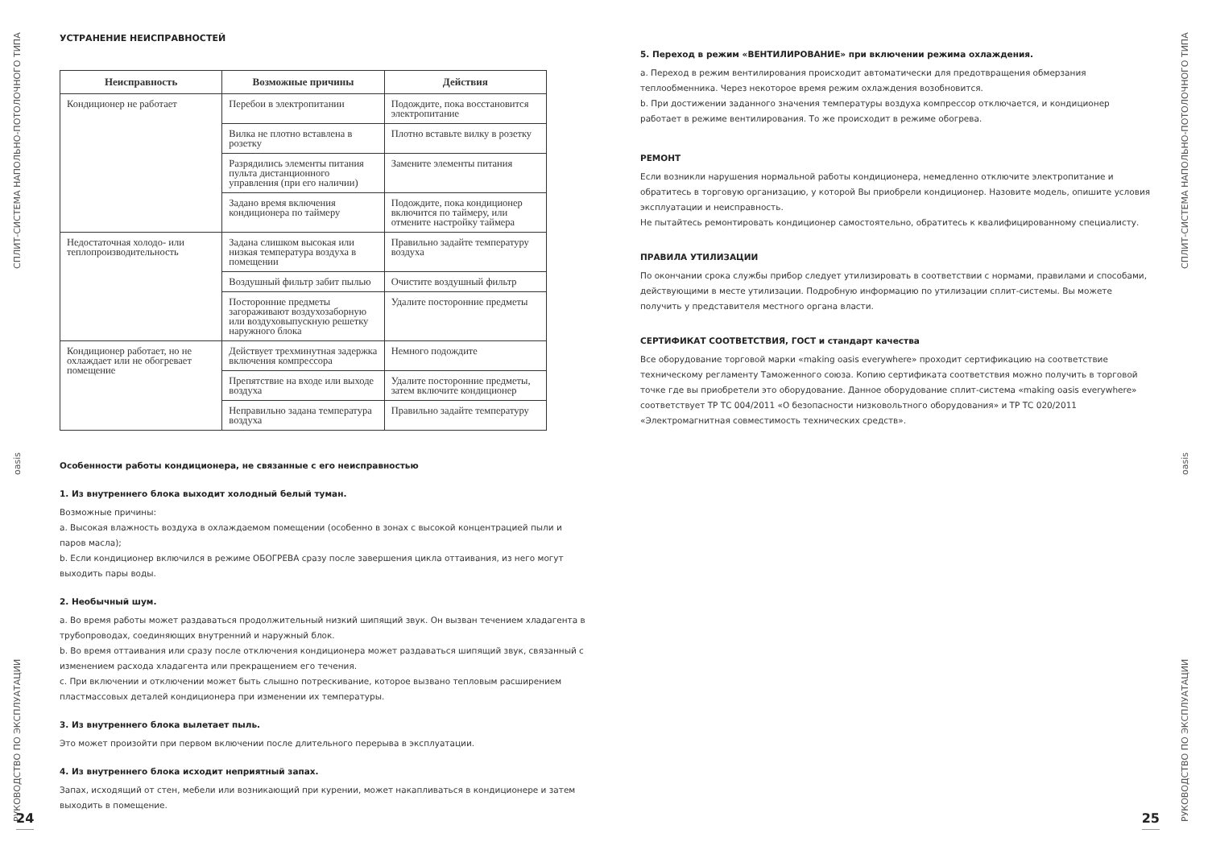РУКОВОДСТВО ПО ЭКСПЛУАТАЦИИ oasis СПЛИТ-СИСТЕМА НАПОЛЬНО-ПОТОЛОЧНОГО ТИПА
УСТРАНЕНИЕ НЕИСПРАВНОСТЕЙ
| Неисправность | Возможные причины | Действия |
| --- | --- | --- |
| Кондиционер не работает | Перебои в электропитании | Подождите, пока восстановится электропитание |
| | Вилка не плотно вставлена в розетку | Плотно вставьте вилку в розетку |
| | Разрядились элементы питания пульта дистанционного управления (при его наличии) | Замените элементы питания |
| | Задано время включения кондиционера по таймеру | Подождите, пока кондиционер включится по таймеру, или отмените настройку таймера |
| Недостаточная холодо- или теплопроизводительность | Задана слишком высокая или низкая температура воздуха в помещении | Правильно задайте температуру воздуха |
| | Воздушный фильтр забит пылью | Очистите воздушный фильтр |
| | Посторонние предметы загораживают воздухозаборную или воздуховыпускную решетку наружного блока | Удалите посторонние предметы |
| Кондиционер работает, но не охлаждает или не обогревает помещение | Действует трехминутная задержка включения компрессора | Немного подождите |
| | Препятствие на входе или выходе воздуха | Удалите посторонние предметы, затем включите кондиционер |
| | Неправильно задана температура воздуха | Правильно задайте температуру |
Особенности работы кондиционера, не связанные с его неисправностью
1. Из внутреннего блока выходит холодный белый туман.
Возможные причины:
a. Высокая влажность воздуха в охлаждаемом помещении (особенно в зонах с высокой концентрацией пыли и паров масла);
b. Если кондиционер включился в режиме ОБОГРЕВА сразу после завершения цикла оттаивания, из него могут выходить пары воды.
2. Необычный шум.
a. Во время работы может раздаваться продолжительный низкий шипящий звук. Он вызван течением хладагента в трубопроводах, соединяющих внутренний и наружный блок.
b. Во время оттаивания или сразу после отключения кондиционера может раздаваться шипящий звук, связанный с изменением расхода хладагента или прекращением его течения.
c. При включении и отключении может быть слышно потрескивание, которое вызвано тепловым расширением пластмассовых деталей кондиционера при изменении их температуры.
3. Из внутреннего блока вылетает пыль.
Это может произойти при первом включении после длительного перерыва в эксплуатации.
4. Из внутреннего блока исходит неприятный запах.
Запах, исходящий от стен, мебели или возникающий при курении, может накапливаться в кондиционере и затем выходить в помещение.
24
5. Переход в режим «ВЕНТИЛИРОВАНИЕ» при включении режима охлаждения.
a. Переход в режим вентилирования происходит автоматически для предотвращения обмерзания теплообменника. Через некоторое время режим охлаждения возобновится.
b. При достижении заданного значения температуры воздуха компрессор отключается, и кондиционер работает в режиме вентилирования. То же происходит в режиме обогрева.
РЕМОНТ
Если возникли нарушения нормальной работы кондиционера, немедленно отключите электропитание и обратитесь в торговую организацию, у которой Вы приобрели кондиционер. Назовите модель, опишите условия эксплуатации и неисправность.
Не пытайтесь ремонтировать кондиционер самостоятельно, обратитесь к квалифицированному специалисту.
ПРАВИЛА УТИЛИЗАЦИИ
По окончании срока службы прибор следует утилизировать в соответствии с нормами, правилами и способами, действующими в месте утилизации. Подробную информацию по утилизации сплит-системы. Вы можете получить у представителя местного органа власти.
СЕРТИФИКАТ СООТВЕТСТВИЯ, ГОСТ и стандарт качества
Все оборудование торговой марки «making oasis everywhere» проходит сертификацию на соответствие техническому регламенту Таможенного союза. Копию сертификата соответствия можно получить в торговой точке где вы приобретели это оборудование. Данное оборудование сплит-система «making oasis everywhere» соответствует ТР ТС 004/2011 «О безопасности низковольтного оборудования» и ТР ТС 020/2011 «Электромагнитная совместимость технических средств».
25
РУКОВОДСТВО ПО ЭКСПЛУАТАЦИИ oasis СПЛИТ-СИСТЕМА НАПОЛЬНО-ПОТОЛОЧНОГО ТИПА